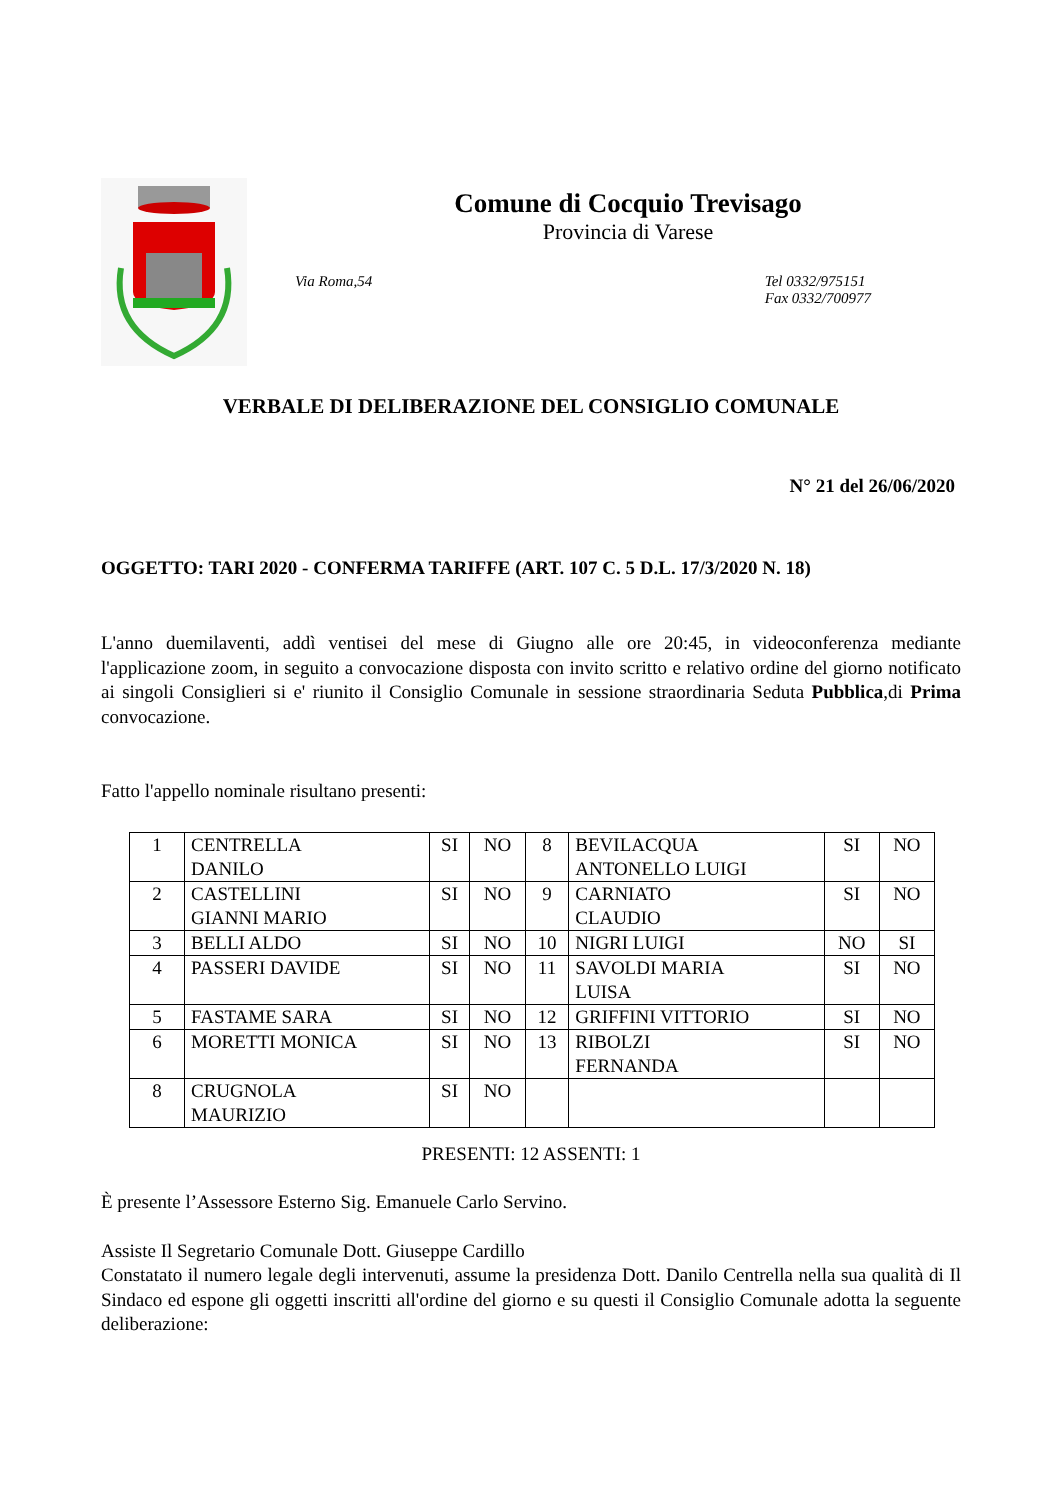Comune di Cocquio Trevisago
Provincia di Varese
Via Roma,54 Tel 0332/975151
Fax 0332/700977
VERBALE DI DELIBERAZIONE DEL CONSIGLIO COMUNALE
N° 21 del 26/06/2020
OGGETTO: TARI 2020 - CONFERMA TARIFFE (ART. 107 C. 5 D.L. 17/3/2020 N. 18)
L'anno duemilaventi, addì ventisei del mese di Giugno alle ore 20:45, in videoconferenza mediante l'applicazione zoom, in seguito a convocazione disposta con invito scritto e relativo ordine del giorno notificato ai singoli Consiglieri si e' riunito il Consiglio Comunale in sessione straordinaria Seduta Pubblica,di Prima convocazione.
Fatto l'appello nominale risultano presenti:
| 1 | CENTRELLA DANILO | SI | NO | 8 | BEVILACQUA ANTONELLO LUIGI | SI | NO |
| 2 | CASTELLINI GIANNI MARIO | SI | NO | 9 | CARNIATO CLAUDIO | SI | NO |
| 3 | BELLI ALDO | SI | NO | 10 | NIGRI LUIGI | NO | SI |
| 4 | PASSERI DAVIDE | SI | NO | 11 | SAVOLDI MARIA LUISA | SI | NO |
| 5 | FASTAME SARA | SI | NO | 12 | GRIFFINI VITTORIO | SI | NO |
| 6 | MORETTI MONICA | SI | NO | 13 | RIBOLZI FERNANDA | SI | NO |
| 8 | CRUGNOLA MAURIZIO | SI | NO | | | | |
PRESENTI: 12 ASSENTI: 1
È presente l’Assessore Esterno Sig. Emanuele Carlo Servino.
Assiste Il Segretario Comunale Dott. Giuseppe Cardillo
Constatato il numero legale degli intervenuti, assume la presidenza Dott. Danilo Centrella nella sua qualità di Il Sindaco ed espone gli oggetti inscritti all'ordine del giorno e su questi il Consiglio Comunale adotta la seguente deliberazione: